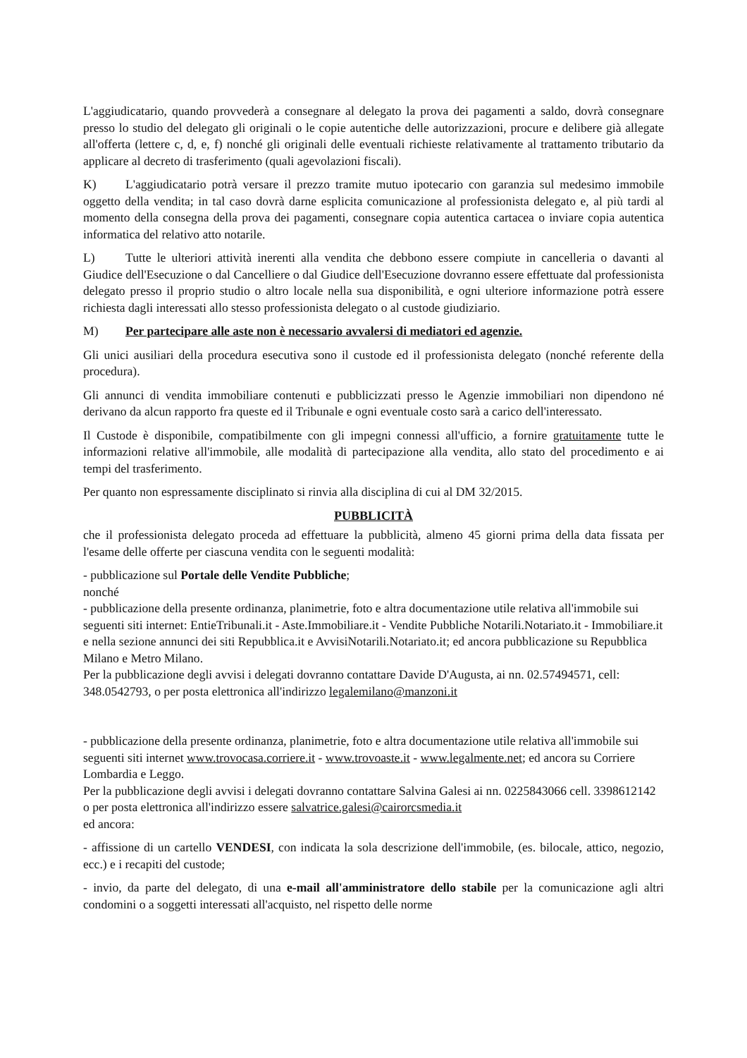L'aggiudicatario, quando provvederà a consegnare al delegato la prova dei pagamenti a saldo, dovrà consegnare presso lo studio del delegato gli originali o le copie autentiche delle autorizzazioni, procure e delibere già allegate all'offerta (lettere c, d, e, f) nonché gli originali delle eventuali richieste relativamente al trattamento tributario da applicare al decreto di trasferimento (quali agevolazioni fiscali).
K) L'aggiudicatario potrà versare il prezzo tramite mutuo ipotecario con garanzia sul medesimo immobile oggetto della vendita; in tal caso dovrà darne esplicita comunicazione al professionista delegato e, al più tardi al momento della consegna della prova dei pagamenti, consegnare copia autentica cartacea o inviare copia autentica informatica del relativo atto notarile.
L) Tutte le ulteriori attività inerenti alla vendita che debbono essere compiute in cancelleria o davanti al Giudice dell'Esecuzione o dal Cancelliere o dal Giudice dell'Esecuzione dovranno essere effettuate dal professionista delegato presso il proprio studio o altro locale nella sua disponibilità, e ogni ulteriore informazione potrà essere richiesta dagli interessati allo stesso professionista delegato o al custode giudiziario.
M) Per partecipare alle aste non è necessario avvalersi di mediatori ed agenzie.
Gli unici ausiliari della procedura esecutiva sono il custode ed il professionista delegato (nonché referente della procedura).
Gli annunci di vendita immobiliare contenuti e pubblicizzati presso le Agenzie immobiliari non dipendono né derivano da alcun rapporto fra queste ed il Tribunale e ogni eventuale costo sarà a carico dell'interessato.
Il Custode è disponibile, compatibilmente con gli impegni connessi all'ufficio, a fornire gratuitamente tutte le informazioni relative all'immobile, alle modalità di partecipazione alla vendita, allo stato del procedimento e ai tempi del trasferimento.
Per quanto non espressamente disciplinato si rinvia alla disciplina di cui al DM 32/2015.
PUBBLICITÀ
che il professionista delegato proceda ad effettuare la pubblicità, almeno 45 giorni prima della data fissata per l'esame delle offerte per ciascuna vendita con le seguenti modalità:
- pubblicazione sul Portale delle Vendite Pubbliche;
nonché
- pubblicazione della presente ordinanza, planimetrie, foto e altra documentazione utile relativa all'immobile sui seguenti siti internet: EntieTribunali.it - Aste.Immobiliare.it - Vendite Pubbliche Notarili.Notariato.it - Immobiliare.it e nella sezione annunci dei siti Repubblica.it e AvvisiNotarili.Notariato.it; ed ancora pubblicazione su Repubblica Milano e Metro Milano.
Per la pubblicazione degli avvisi i delegati dovranno contattare Davide D'Augusta, ai nn. 02.57494571, cell: 348.0542793, o per posta elettronica all'indirizzo legalemilano@manzoni.it
- pubblicazione della presente ordinanza, planimetrie, foto e altra documentazione utile relativa all'immobile sui seguenti siti internet www.trovocasa.corriere.it - www.trovoaste.it - www.legalmente.net; ed ancora su Corriere Lombardia e Leggo.
Per la pubblicazione degli avvisi i delegati dovranno contattare Salvina Galesi ai nn. 0225843066 cell. 3398612142 o per posta elettronica all'indirizzo essere salvatrice.galesi@cairorcsmedia.it
ed ancora:
- affissione di un cartello VENDESI, con indicata la sola descrizione dell'immobile, (es. bilocale, attico, negozio, ecc.) e i recapiti del custode;
- invio, da parte del delegato, di una e-mail all'amministratore dello stabile per la comunicazione agli altri condomini o a soggetti interessati all'acquisto, nel rispetto delle norme